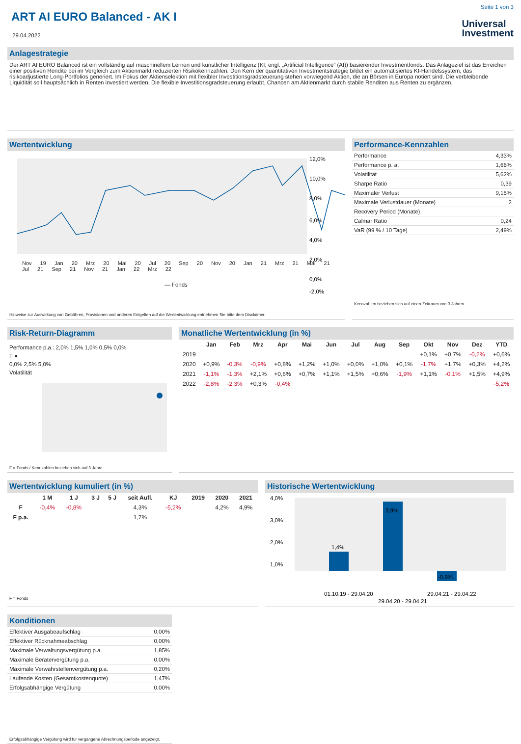Seite 1 von 3
ART AI EURO Balanced - AK I
29.04.2022
Universal
Investment
Anlagestrategie
Der ART AI EURO Balanced ist ein vollständig auf maschinellem Lernen und künstlicher Intelligenz (KI, engl. „Artificial Intelligence“ (AI)) basierender Investmentfonds. Das Anlageziel ist das Erreichen einer positiven Rendite bei im Vergleich zum Aktienmarkt reduzierten Risikokennzahlen. Den Kern der quantitativen Investmentstrategie bildet ein automatisiertes KI-Handelssystem, das risikoadjustierte Long-Portfolios generiert. Im Fokus der Aktienselektion mit flexibler Investitionsgradsteuerung stehen vorwiegend Aktien, die an Börsen in Europa notiert sind. Die verbleibende Liquidität soll hauptsächlich in Renten investiert werden. Die flexible Investitionsgradsteuerung erlaubt, Chancen am Aktienmarkt durch stabile Renditen aus Renten zu ergänzen.
Wertentwicklung
12,0%
10,0%
8,0%
6,0%
4,0%
2,0%
0,0%
-2,0%
Nov 19 Jan 20 Mrz 20 Mai 20 Jul 20 Sep 20 Nov 20 Jan 21 Mrz 21 Mai 21 Jul 21 Sep 21 Nov 21 Jan 22 Mrz 22
— Fonds
Hinweise zur Auswirkung von Gebühren, Provisionen und anderen Entgelten auf die Wertentwicklung entnehmen Sie bitte dem Disclaimer.
Performance-Kennzahlen
| Performance | 4,33% |
| Performance p. a. | 1,66% |
| Volatilität | 5,62% |
| Sharpe Ratio | 0,39 |
| Maximaler Verlust | 9,15% |
| Maximale Verlustdauer (Monate) | 2 |
| Recovery Period (Monate) | |
| Calmar Ratio | 0,24 |
| VaR (99 % / 10 Tage) | 2,49% |
Kennzahlen beziehen sich auf einen Zeitraum von 3 Jahren.
Risk-Return-Diagramm
Performance p.a.: 2,0% 1,5% 1,0% 0,5% 0,0%
F ●
0,0% 2,5% 5,0%
Volatilität
F = Fonds / Kennzahlen beziehen sich auf 3 Jahre.
Monatliche Wertentwicklung (in %)
| | Jan | Feb | Mrz | Apr | Mai | Jun | Jul | Aug | Sep | Okt | Nov | Dez | YTD |
| --- | --- | --- | --- | --- | --- | --- | --- | --- | --- | --- | --- | --- | --- |
| 2019 | | | | | | | | | | +0,1% | +0,7% | -0,2% | +0,6% |
| 2020 | +0,9% | -0,3% | -0,9% | +0,8% | +1,2% | +1,0% | +0,0% | +1,0% | +0,1% | -1,7% | +1,7% | +0,3% | +4,2% |
| 2021 | -1,1% | -1,3% | +2,1% | +0,6% | +0,7% | +1,1% | +1,5% | +0,6% | -1,9% | +1,1% | -0,1% | +1,5% | +4,9% |
| 2022 | -2,8% | -2,3% | +0,3% | -0,4% | | | | | | | | | -5,2% |
Wertentwicklung kumuliert (in %)
| | 1 M | 1 J | 3 J | 5 J | seit Aufl. | KJ | 2019 | 2020 | 2021 |
| --- | --- | --- | --- | --- | --- | --- | --- | --- | --- |
| F | -0,4% | -0,8% | | | 4,3% | -5,2% | | 4,2% | 4,9% |
| F p.a. | | | | | 1,7% | | | | |
F = Fonds
Historische Wertentwicklung
4,0%
3,0%
2,0%
1,0%
1,4%
3,9%
-0,9%
01.10.19 - 29.04.20
29.04.20 - 29.04.21
29.04.21 - 29.04.22
Konditionen
| Effektiver Ausgabeaufschlag | 0,00% |
| Effektiver Rücknahmeabschlag | 0,00% |
| Maximale Verwaltungsvergütung p.a. | 1,85% |
| Maximale Beratervergütung p.a. | 0,00% |
| Maximale Verwahrstellenvergütung p.a. | 0,20% |
| Laufende Kosten (Gesamtkostenquote) | 1,47% |
| Erfolgsabhängige Vergütung | 0,00% |
Erfolgsabhängige Vergütung wird für vergangene Abrechnungsperiode angezeigt.